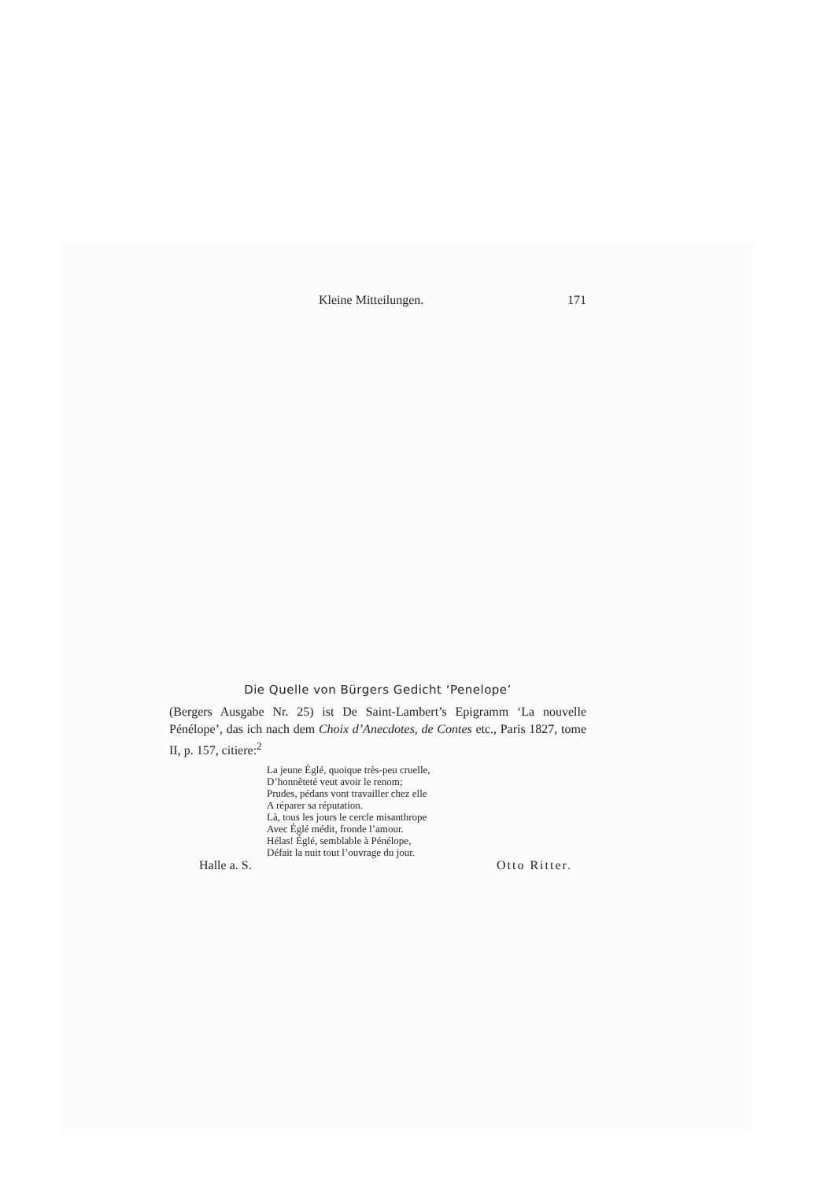Kleine Mitteilungen. 171
Die Quelle von Bürgers Gedicht ‘Penelope’
(Bergers Ausgabe Nr. 25) ist De Saint-Lambert’s Epigramm ‘La nouvelle Pénélope’, das ich nach dem Choix d’Anecdotes, de Contes etc., Paris 1827, tome II, p. 157, citiere:<sup>2</sup>
La jeune Églé, quoique très-peu cruelle,
D’honnêteté veut avoir le renom;
Prudes, pédans vont travailler chez elle
A réparer sa réputation.
Là, tous les jours le cercle misanthrope
Avec Églé médit, fronde l’amour.
Hélas! Églé, semblable à Pénélope,
Défait la nuit tout l’ouvrage du jour.
Halle a. S. Otto Ritter.